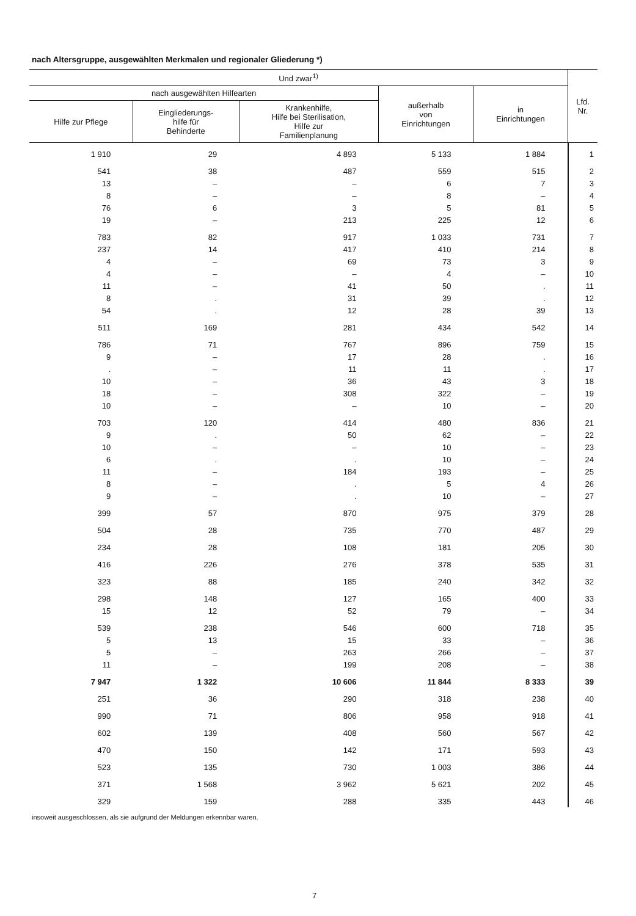nach Altersgruppe, ausgewählten Merkmalen und regionaler Gliederung *)
| Und zwar<sup>1)</sup> | | | | | Lfd. Nr. |
| --- | --- | --- | --- | --- | --- |
| nach ausgewählten Hilfearten | | | außerhalb von Einrichtungen | in Einrichtungen | |
| Hilfe zur Pflege | Eingliederungs- hilfe für Behinderte | Krankenhilfe, Hilfe bei Sterilisation, Hilfe zur Familienplanung | | | |
| 1 910 | 29 | 4 893 | 5 133 | 1 884 | 1 |
| 541 | 38 | 487 | 559 | 515 | 2 |
| 13 | – | – | 6 | 7 | 3 |
| 8 | – | – | 8 | – | 4 |
| 76 | 6 | 3 | 5 | 81 | 5 |
| 19 | – | 213 | 225 | 12 | 6 |
| 783 | 82 | 917 | 1 033 | 731 | 7 |
| 237 | 14 | 417 | 410 | 214 | 8 |
| 4 | – | 69 | 73 | 3 | 9 |
| 4 | – | – | 4 | – | 10 |
| 11 | – | 41 | 50 | . | 11 |
| 8 | . | 31 | 39 | . | 12 |
| 54 | . | 12 | 28 | 39 | 13 |
| 511 | 169 | 281 | 434 | 542 | 14 |
| 786 | 71 | 767 | 896 | 759 | 15 |
| 9 | – | 17 | 28 | . | 16 |
| . | – | 11 | 11 | . | 17 |
| 10 | – | 36 | 43 | 3 | 18 |
| 18 | – | 308 | 322 | – | 19 |
| 10 | – | – | 10 | – | 20 |
| 703 | 120 | 414 | 480 | 836 | 21 |
| 9 | . | 50 | 62 | – | 22 |
| 10 | – | – | 10 | – | 23 |
| 6 | . | . | 10 | – | 24 |
| 11 | – | 184 | 193 | – | 25 |
| 8 | – | . | 5 | 4 | 26 |
| 9 | – | . | 10 | – | 27 |
| 399 | 57 | 870 | 975 | 379 | 28 |
| 504 | 28 | 735 | 770 | 487 | 29 |
| 234 | 28 | 108 | 181 | 205 | 30 |
| 416 | 226 | 276 | 378 | 535 | 31 |
| 323 | 88 | 185 | 240 | 342 | 32 |
| 298 | 148 | 127 | 165 | 400 | 33 |
| 15 | 12 | 52 | 79 | – | 34 |
| 539 | 238 | 546 | 600 | 718 | 35 |
| 5 | 13 | 15 | 33 | – | 36 |
| 5 | – | 263 | 266 | – | 37 |
| 11 | – | 199 | 208 | – | 38 |
| 7 947 | 1 322 | 10 606 | 11 844 | 8 333 | 39 |
| 251 | 36 | 290 | 318 | 238 | 40 |
| 990 | 71 | 806 | 958 | 918 | 41 |
| 602 | 139 | 408 | 560 | 567 | 42 |
| 470 | 150 | 142 | 171 | 593 | 43 |
| 523 | 135 | 730 | 1 003 | 386 | 44 |
| 371 | 1 568 | 3 962 | 5 621 | 202 | 45 |
| 329 | 159 | 288 | 335 | 443 | 46 |
insoweit ausgeschlossen, als sie aufgrund der Meldungen erkennbar waren.
7